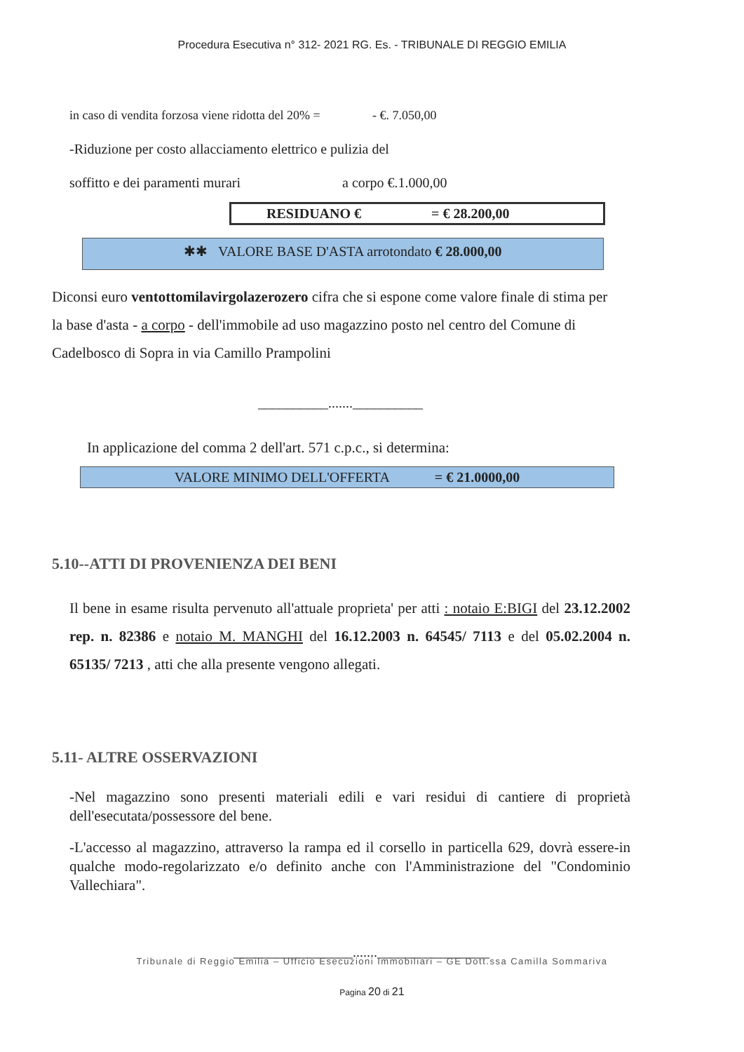Procedura Esecutiva n° 312- 2021 RG. Es. - TRIBUNALE DI REGGIO EMILIA
in caso di vendita forzosa viene ridotta del 20% = - €. 7.050,00
-Riduzione per costo allacciamento elettrico e pulizia del
soffitto e dei paramenti murari a corpo €.1.000,00
RESIDUANO € = € 28.200,00
✱✱ VALORE BASE D'ASTA arrotondato € 28.000,00
Diconsi euro ventottomilavirgolazerozero cifra che si espone come valore finale di stima per la base d'asta - a corpo - dell'immobile ad uso magazzino posto nel centro del Comune di Cadelbosco di Sopra in via Camillo Prampolini
__________.......__________
In applicazione del comma 2 dell'art. 571 c.p.c., si determina:
VALORE MINIMO DELL'OFFERTA = € 21.0000,00
5.10--ATTI DI PROVENIENZA DEI BENI
Il bene in esame risulta pervenuto all'attuale proprieta' per atti : notaio E:BIGI del 23.12.2002 rep. n. 82386 e notaio M. MANGHI del 16.12.2003 n. 64545/ 7113 e del 05.02.2004 n. 65135/ 7213 , atti che alla presente vengono allegati.
5.11- ALTRE OSSERVAZIONI
-Nel magazzino sono presenti materiali edili e vari residui di cantiere di proprietà dell'esecutata/possessore del bene.
-L'accesso al magazzino, attraverso la rampa ed il corsello in particella 629, dovrà essere-in qualche modo-regolarizzato e/o definito anche con l'Amministrazione del "Condominio Vallechiara".
_________________.......________________
Tribunale di Reggio Emilia – Ufficio Esecuzioni Immobiliari – GE Dott.ssa Camilla Sommariva
Pagina 20 di 21